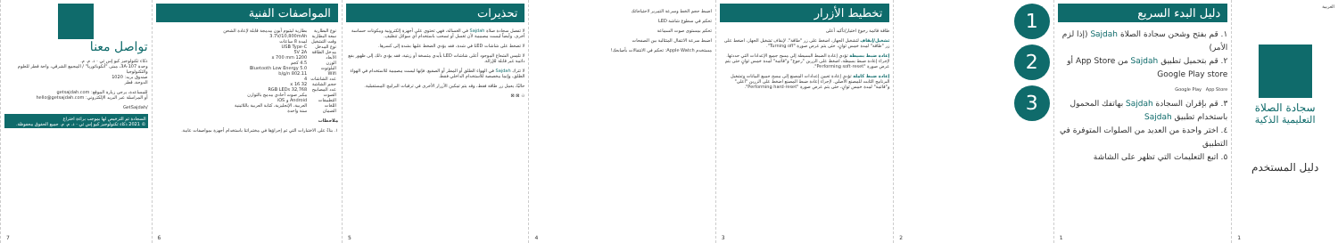العربية
سجادة الصلاة
التعليمية الذكية
دليل المستخدم
1
دليل البدء السريع
١. قم بفتح وشحن سجادة الصلاة Sajdah (إذا لزم الأمر)
٢. قم بتحميل تطبيق Sajdah من App Store أو Google Play store
Google Play App Store
٣. قم بإقران السجادة Sajdah بهاتفك المحمول باستخدام تطبيق Sajdah
٤. اختر واحدة من العديد من الصلوات المتوفرة في التطبيق
٥. اتبع التعليمات التي تظهر على الشاشة
1
1
2
3
2
تخطيط الأزرار
طاقة قائمة رجوع اختيار/تأكيد أعلى
تشغيل/إيقاف لتشغيل الجهاز، اضغط على زر "طاقة". لإيقاف تشغيل الجهاز، اضغط على زر "طاقة" لمدة خمس ثوانٍ، حتى يتم عرض صورة "Turning off".
إعادة ضبط بسيطة تؤدي إعادة الضبط البسيطة إلى مسح جميع الإعدادات التي حددتها. لإجراء إعادة ضبط بسيطة، اضغط على الزرين "رجوع" و"قائمة" لمدة خمس ثوانٍ حتى يتم عرض صورة "Performing soft-reset".
إعادة ضبط كاملة تؤدي إعادة تعيين إعدادات المصنع إلى مسح جميع البيانات وتشغيل البرنامج الثابت للمصنع الأصلي. لإجراء إعادة ضبط المصنع اضغط على الزرين "أعلى" و"قائمة" لمدة خمس ثوانٍ، حتى يتم عرض صورة "Performing hard-reset".
3
اضبط حجم الخط وسرعة التمرير لاحتياجاتك
تحكم في سطوع شاشة LED
تحكم بمستوى صوت السماعة
اضبط سرعة الانتقال المتتالية بين الصفحات
مستخدم Apple Watch: تحكم في الانتقالات بأصابعك!
4
تحذيرات
لا تفصل سجادة صلاة Sajdah في الغسالة، فهي تحتوي على أجهزة إلكترونية ومكونات حساسة أخرى. وأيضاً ليست مصممة لأن تغسل أو تسحب باستخدام أي سوائل تنظيف.
لا تضغط على شاشات LED في شدة، فقد يؤدي الضغط عليها بشدة إلى كسرها.
لا تلمس الشعاع الموجود أعلى شاشات LED بأيدي متسخة أو زيتية، فقد يؤدي ذلك إلى ظهور بقع دائمة غير قابلة للإزالة.
لا تترك Sajdah في الهواء الطلق أو المطر أو الصقيع. فإنها ليست مصممة للاستخدام في الهواء الطلق، وإنما مخصصة للاستخدام الداخلي فقط.
حاليًا، يعمل زر طاقة فقط، وقد يتم تمكين الأزرار الأخرى في ترقيات البرامج المستقبلية.
♲ ⊠ ⊠
5
المواصفات الفنية
| نوع البطارية | بطارية ليثيوم أيون مدمجة قابلة لإعادة الشحن |
| سعة البطارية | 3.7V/10,800mAh |
| وقت التشغيل | لمدة 8 ساعات |
| نوع المدخل | USB Type-C |
| مدخل الطاقة | 5V 2A |
| الأبعاد | 1200 x 700 mm |
| الوزن | 4.5 كجم |
| البلوتوث | Bluetooth Low Energy 5.0 |
| Wifi | 802.11 b/g/n |
| عدد الشاشات | 4 |
| حجم الشاشة | 32 x 16 |
| عدد المصابيح | RGB LEDs 32,768 |
| الصوت | مكبر صوت أحادي مدمج بالتوازن |
| التطبيقات | Android و iOS |
| اللغات | العربية، الإنجليزية، كتابة العربية باللاتينية |
| الضمان | سنة واحدة |
ملاحظات
١. بناءً على الاختبارات التي تم إجراؤها في مختبراتنا باستخدام أجهزة بمواصفات عامة.
6
تواصل معنا
ذكاء تكنولوجيز كيو إس تي - ذ. م. م.
وحدة 107-3A، مبنى "أنكوباتوريا" / المجمع الشرقي، واحة قطر للعلوم والتكنولوجيا
صندوق بريد: 1020
الدوحة، قطر
للمساعدة، يرجى زيارة الموقع: getsajdah.com
أو المراسلة عبر البريد الإلكتروني: hello@getsajdah.com
/GetSajdah
السجادة تم الترخيص لها بموجب براءة اختراع
© 2021 ذكاء تكنولوجيز كيو إس تي - ذ. م. م. جميع الحقوق محفوظة.
7